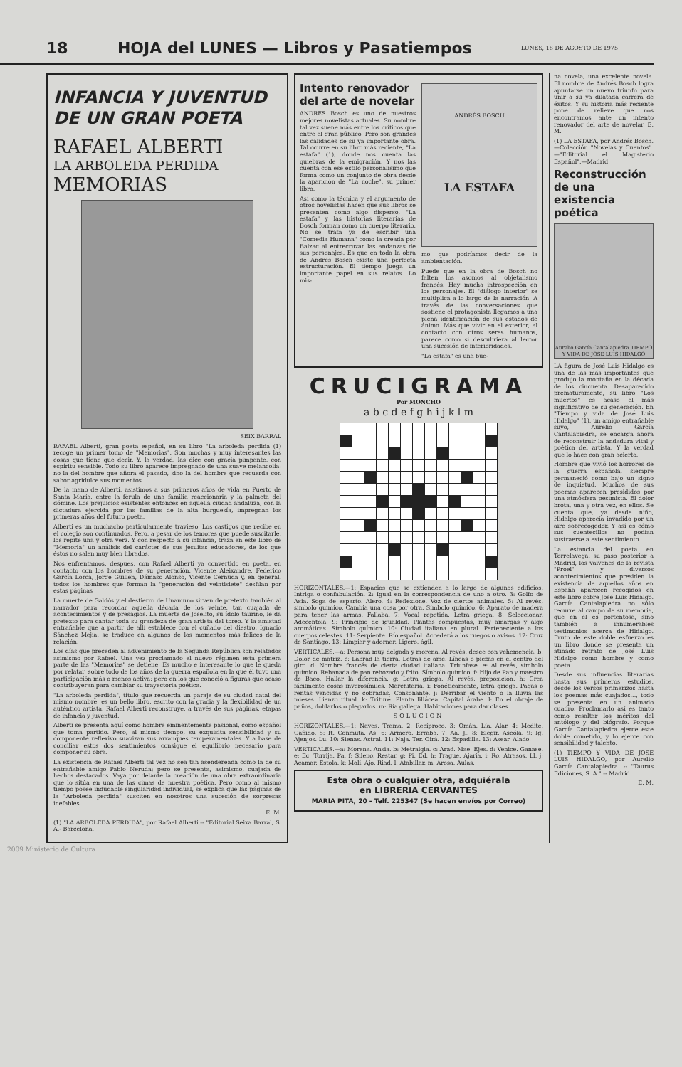18 HOJA del LUNES — Libros y Pasatiempos LUNES, 18 DE AGOSTO DE 1975
INFANCIA Y JUVENTUD DE UN GRAN POETA
RAFAEL ALBERTI
LA ARBOLEDA PERDIDA
MEMORIAS
SEIX BARRAL
RAFAEL Alberti, gran poeta español, en su libro "La arboleda perdida (1) recoge un primer tomo de "Memorias". Son muchas y muy interesantes las cosas que tiene que decir. Y, la verdad, las dice con gracia pimpante, con espíritu sensible. Todo su libro aparece impregnado de una suave melancolía: no la del hombre que añora el pasado, sino la del hombre que recuerda con sabor agridulce sus momentos.
De la mano de Alberti, asistimos a sus primeros años de vida en Puerto de Santa María, entre la férula de una familia reaccionaria y la palmeta del dómine. Los prejuicios existentes entonces en aquella ciudad andaluza, con la dictadura ejercida por las familias de la alta burguesía, impregnan los primeras años del futuro poeta.
Alberti es un muchacho particularmente travieso. Los castigos que recibe en el colegio son continuados. Pero, a pesar de los temores que puede suscitarle, los repite una y otra verz. Y con respecto a su infancia, traza en este libro de "Memoria" un análisis del carácter de sus jesuitas educadores, de los que éstos no salen muy bien librados.
Nos enfrentamos, despues, con Rafael Alberti ya convertido en poeta, en contacto con los hombres de su generación. Vicente Aleixandre, Federico García Lorca, Jorge Guillén, Dámaso Alonso, Vicente Cernuda y, en general, todos los hombres que forman la "generación del veintisiete" desfilan por estas páginas
La muerte de Galdós y el destierro de Unamuno sirven de pretexto también al narrador para recordar aquella década de los veinte, tan cuajada de acontecimientos y de presagios. La muerte de Joselito, su ídolo taurino, le da pretexto para cantar toda su grandeza de gran artista del toreo. Y la amistad entrañable que a partir de allí establece con el cuñado del diestro, Ignacio Sánchez Mejía, se traduce en algunos de los momentos más felices de la relación.
Los días que preceden al advenimiento de la Segunda República son relatados asimismo por Rafael. Una vez proclamado el nuevo régimen esta primera parte de las "Memorias" se detiene. Es mucho e interesante lo que le queda por relatar, sobre todo de los años de la guerra española en la que él tuvo una participación más o menos activa; pero en los que conoció a figuras que acaso contribuyeran para cambiar su trayectoria poética.
"La arboleda perdida", título que recuerda un paraje de su ciudad natal del mismo nombre, es un bello libro, escrito con la gracia y la flexibilidad de un auténtico artista. Rafael Alberti reconstruye, a través de sus páginas, etapas de infancia y juventud.
Alberti se presenta aquí como hombre eminentemente pasional, como español que toma partido. Pero, al mismo tiempo, su exquisita sensibilidad y su componente reflexivo suavizan sus arranques temperamentales. Y a base de conciliar estos dos sentimientos consigue el equilibrio necesario para componer su obra.
La existencia de Rafael Alberti tal vez no sea tan asendereada como la de su entrañable amigo Pablo Neruda; pero se presenta, asimismo, cuajada de hechos destacados. Vaya por delante la creación de una obra extraordinaria que lo sitúa en una de las cimas de nuestra poética. Pero como al mismo tiempo posee indudable singularidad individual, se explica que las páginas de la "Arboleda perdida" susciten en nosotros una sucesión de sorpresas inefables...
E. M.
(1) "LA ARBOLEDA PERDIDA", por Rafael Alberti.-- "Editorial Seixa Barral, S. A.- Barcelona.
Intento renovador del arte de novelar
ANDRES Bosch es uno de nuestros mejores novelistas actuales. Su nombre tal vez suene más entre los críticos que entre el gran público. Pero son grandes las calidades de su ya importante obra. Tal ocurre en su libro más reciente, "La estafa" (1), donde nos cuenta las quiebras de la emigración. Y nos las cuenta con ese estilo personalísimo que forma como un conjunto de obra desde la aparición de "La noche", su primer libro.
Así como la técnica y el argumento de otros novelistas hacen que sus libros se presenten como algo disperso, "La estafa" y las historias literarias de Bosch forman como un cuerpo literario. No se trata ya de escribir una "Comedia Humana" como la creada por Balzac al entrecruzar las andanzas de sus personajes. Es que en toda la obra de Andrés Bosch existe una perfecta estructuración. El tiempo juega un importante papel en sus relatos. Lo mis-
ANDRÉS BOSCH
LA ESTAFA
mo que podríamos decir de la ambientación.
Puede que en la obra de Bosch no falten los asomos al objetalismo francés. Hay mucha introspección en los personajes. El "diálogo interior" se multiplica a lo largo de la narración. A través de las conversaciones que sostiene el protagonista llegamos a una plena identificación de sus estados de ánimo. Más que vivir en el exterior, al contacto con otros seres humanos, parece como si descubriera al lector una sucesión de interioridades.
"La estafa" es una bue-
CRUCIGRAMA
Por MONCHO
a b c d e f g h i j k l m
HORIZONTALES.—1: Espacios que se extienden a lo largo de algunos edificios. Intriga o confabulación. 2: Igual en la correspondencia de uno a otro. 3: Golfo de Asia. Soga de esparto. Alero. 4: Reflexione. Voz de ciertos animales. 5: Al revés, símbolo químico. Cambia una cosa por otra. Símbolo químico. 6: Aparato de madera para tener las armas. Fallaba. 7: Vocal repetida. Letra griega. 8: Seleccionar. Adecentóla. 9: Principio de igualdad. Plantas compuestas, muy amargas y algo aromáticas. Símbolo químico. 10: Ciudad italiana en plural. Perteneciente a los cuerpos celestes. 11: Serpiente. Río español. Accederá a los ruegos o avisos. 12: Cruz de Santiago. 13: Limpiar y adornar. Ligero, ágil.
VERTICALES.—a: Persona muy delgada y morena. Al revés, desee con vehemencia. b: Dolor de matriz. c: Labrad la tierra. Letras de ame. Líneas o piezas en el centro del giro. d: Nombre francés de cierta ciudad italiana. Triunfase. e: Al revés, símbolo químico. Rebanada de pan rebozado y frito. Símbolo químico. f: Hijo de Pan y maestro de Baco. Hallar la diferencia. g: Letra griega. Al revés, preposición. h: Crea fácilmente cosas inverosímiles. Marchitaría. i: Fonéticamente, letra griega. Pagas o rentas vencidas y no cobradas. Consonante. j: Derribar el viento o la lluvia las mieses. Lienzo ritual. k: Trituré. Planta liliácea. Capital árabe. l: En el obraje de paños, doblarlos o plegarlos. m: Ría gallega. Habitaciones para dar clases.
SOLUCION
HORIZONTALES.—1: Naves. Trama. 2: Recíproco. 3: Omán. Lía. Alar. 4: Medite. Gañido. 5: It. Conmuta. As. 6: Armero. Erraba. 7: Aa. Jl. 8: Elegir. Aseóla. 9: Ig. Ajenjos. Lu. 10: Sienas. Astral. 11: Naja. Ter. Oirá. 12: Espadilla. 13: Asear. Alado.
VERTICALES.—a: Morena. Ansia. b: Metralgia. c: Arad. Mae. Ejes. d: Venice. Ganase. e: Ec. Torrija. Pa. f: Sileno. Restar. g: Pi. Ed. h: Trague. Ajaría. i: Ro. Atrasos. Ll. j: Acamar. Estola. k: Molí. Ajo. Riad. l: Atabillar. m: Arosa. Aulas.
Esta obra o cualquier otra, adquiérala
en LIBRERIA CERVANTES
MARIA PITA, 20 - Telf. 225347 (Se hacen envíos por Correo)
na novela, una excelente novela. El nombre de Andrés Bosch logra apuntarse un nuevo triunfo para unir a su ya dilatada carrera de éxitos. Y su historia más reciente pone de relieve que nos encontramos ante un intento renovador del arte de novelar. E. M.
(1) LA ESTAFA, por Andrés Bosch.—Colección "Novelas y Cuentos".—"Editorial el Magisterio Español".—Madrid.
Reconstrucción de una existencia poética
Aurelio García Cantalapiedra TIEMPO Y VIDA DE JOSE LUIS HIDALGO
LA figura de José Luis Hidalgo es una de las más importantes que produjo la montaña en la década de los cincuenta. Desaparecido prematuramente, su libro "Los muertos" es acaso el más significativo de su generación. En "Tiempo y vida de José Luis Hidalgo" (1), un amigo entrañable suyo, Aurelio García Cantalapiedra, se encarga ahora de reconstruir la andadura vital y poética del artista. Y la verdad que lo hace con gran acierto.
Hombre que vivió los horrores de la guerra española, siempre permaneció como bajo un signo de inquietud. Muchos de sus poemas aparecen presididos por una atmósfera pesimista. El dolor brota, una y otra vez, en ellos. Se cuenta que, ya desde niño, Hidalgo aparecía invadido por un aire sobrecogedor. Y así es cómo sus cuentecillos no podían sustraerse a este sentimiento.
La estancia del poeta en Torrelavega, su paso posterior a Madrid, los vaivenes de la revista "Proel" y diversos acontecimientos que presiden la existencia de aquellos años en España aparecen recogidos en este libro sobre José Luis Hidalgo. García Cantalapiedra no sólo recurre al campo de su memoria, que en él es portentosa, sino también a innumerables testimonios acerca de Hidalgo. Fruto de este doble esfuerzo es un libro donde se presenta un atinado retrato de José Luis Hidalgo como hombre y como poeta.
Desde sus influencias literarias hasta sus primeros estudios, desde los versos primerizos hasta los poemas más cuajados..., todo se presenta en un animado cuadro. Proclamarlo así es tanto como resaltar los méritos del antólogo y del biógrafo. Porque García Cantalapiedra ejerce este doble cometido, y lo ejerce con sensibilidad y talento.
(1) TIEMPO Y VIDA DE JOSE LUIS HIDALGO, por Aurelio García Cantalapiedra. -- "Taurus Ediciones, S. A." -- Madrid.
E. M.
2009 Ministerio de Cultura